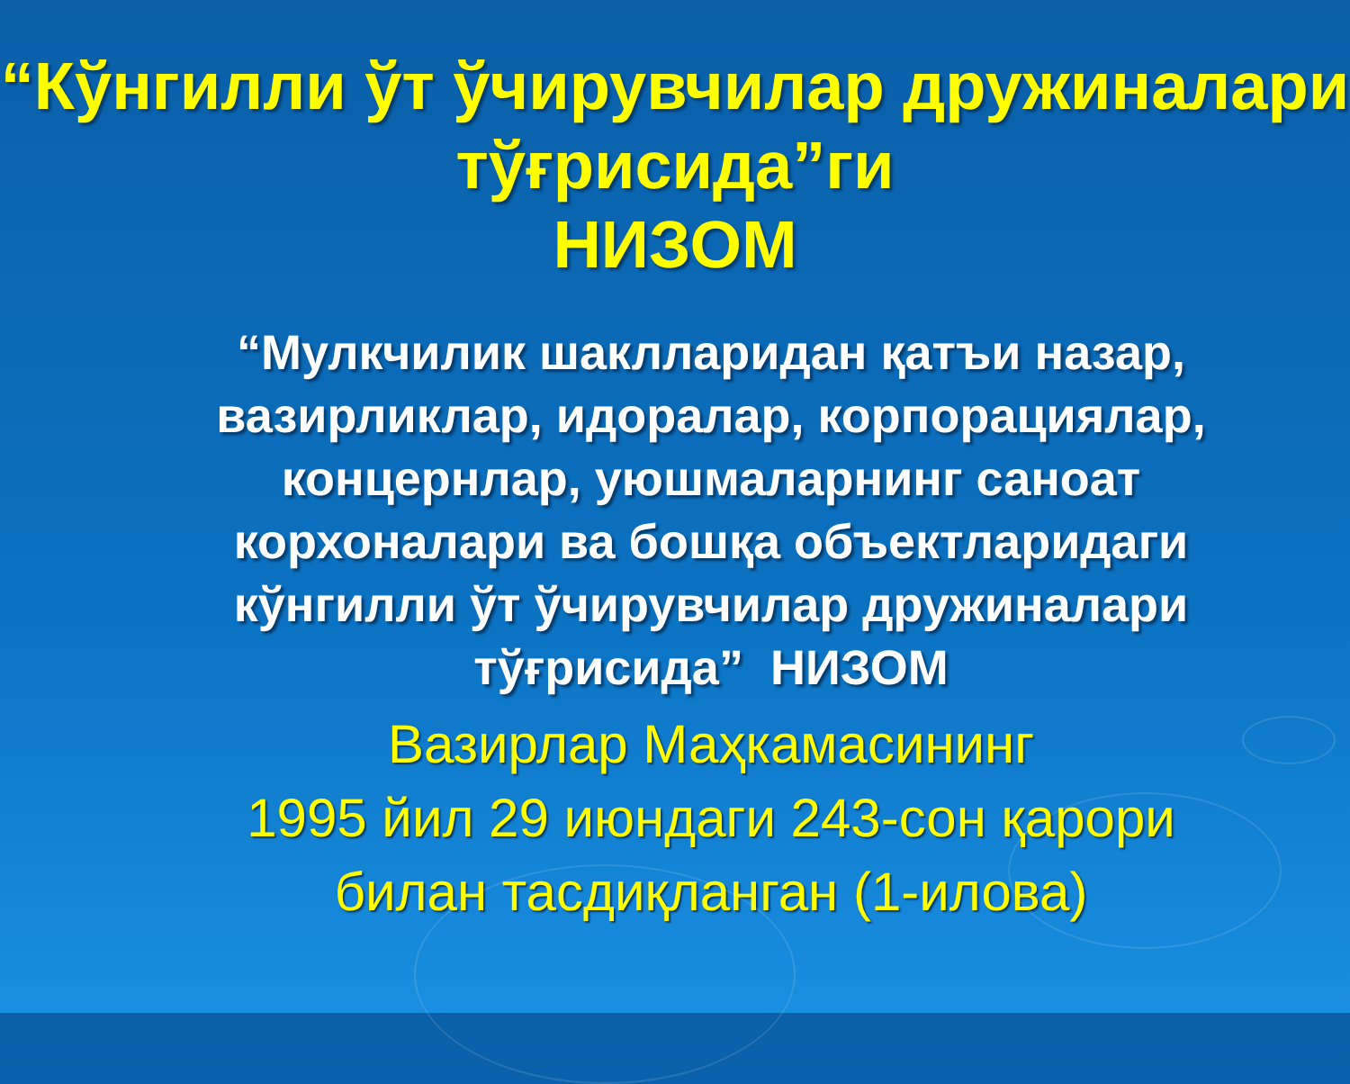“Кўнгилли ўт ўчирувчилар дружиналари тўғрисида”ги
НИЗОМ
“Мулкчилик шаклларидан қатъи назар, вазирликлар, идоралар, корпорациялар, концернлар, уюшмаларнинг саноат корхоналари ва бошқа объектларидаги кўнгилли ўт ўчирувчилар дружиналари тўғрисида” НИЗОМ
Вазирлар Маҳкамасининг
1995 йил 29 июндаги 243-сон қарори билан тасдиқланган (1-илова)